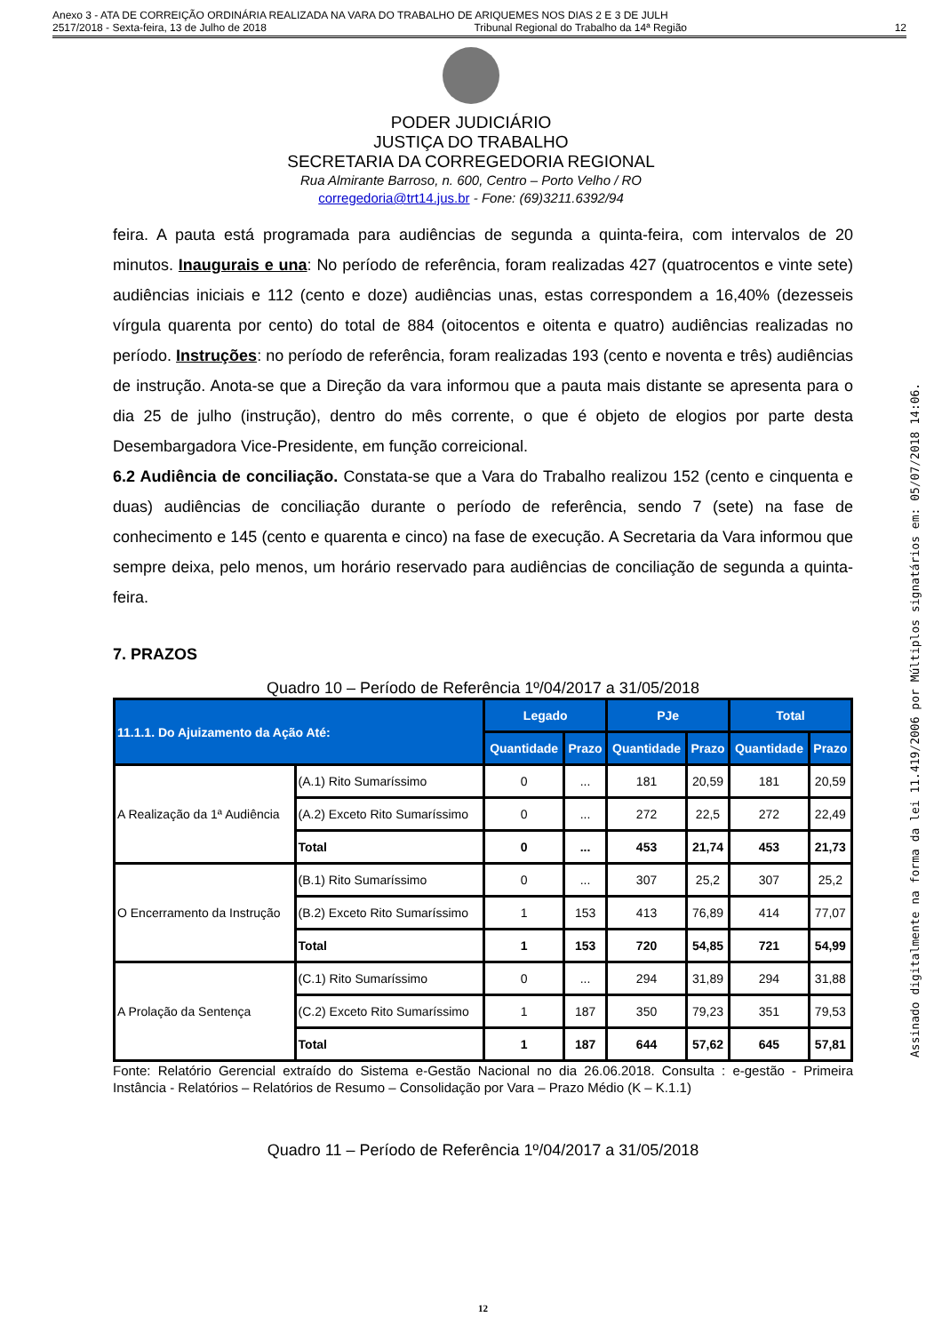Anexo 3 - ATA DE CORREIÇÃO ORDINÁRIA REALIZADA NA VARA DO TRABALHO DE ARIQUEMES NOS DIAS 2 E 3 DE JULH
2517/2018 - Sexta-feira, 13 de Julho de 2018 Tribunal Regional do Trabalho da 14ª Região 12
PODER JUDICIÁRIO
JUSTIÇA DO TRABALHO
SECRETARIA DA CORREGEDORIA REGIONAL
Rua Almirante Barroso, n. 600, Centro – Porto Velho / RO
corregedoria@trt14.jus.br - Fone: (69)3211.6392/94
feira. A pauta está programada para audiências de segunda a quinta-feira, com intervalos de 20 minutos. Inaugurais e una: No período de referência, foram realizadas 427 (quatrocentos e vinte sete) audiências iniciais e 112 (cento e doze) audiências unas, estas correspondem a 16,40% (dezesseis vírgula quarenta por cento) do total de 884 (oitocentos e oitenta e quatro) audiências realizadas no período. Instruções: no período de referência, foram realizadas 193 (cento e noventa e três) audiências de instrução. Anota-se que a Direção da vara informou que a pauta mais distante se apresenta para o dia 25 de julho (instrução), dentro do mês corrente, o que é objeto de elogios por parte desta Desembargadora Vice-Presidente, em função correicional.
6.2 Audiência de conciliação. Constata-se que a Vara do Trabalho realizou 152 (cento e cinquenta e duas) audiências de conciliação durante o período de referência, sendo 7 (sete) na fase de conhecimento e 145 (cento e quarenta e cinco) na fase de execução. A Secretaria da Vara informou que sempre deixa, pelo menos, um horário reservado para audiências de conciliação de segunda a quinta-feira.
7. PRAZOS
Quadro 10 – Período de Referência 1º/04/2017 a 31/05/2018
| 11.1.1. Do Ajuizamento da Ação Até: | | Legado | | PJe | | Total | |
| --- | --- | --- | --- | --- | --- | --- | --- |
| | | Quantidade | Prazo | Quantidade | Prazo | Quantidade | Prazo |
| A Realização da 1ª Audiência | (A.1) Rito Sumaríssimo | 0 | ... | 181 | 20,59 | 181 | 20,59 |
| | (A.2) Exceto Rito Sumaríssimo | 0 | ... | 272 | 22,5 | 272 | 22,49 |
| | Total | 0 | ... | 453 | 21,74 | 453 | 21,73 |
| O Encerramento da Instrução | (B.1) Rito Sumaríssimo | 0 | ... | 307 | 25,2 | 307 | 25,2 |
| | (B.2) Exceto Rito Sumaríssimo | 1 | 153 | 413 | 76,89 | 414 | 77,07 |
| | Total | 1 | 153 | 720 | 54,85 | 721 | 54,99 |
| A Prolação da Sentença | (C.1) Rito Sumaríssimo | 0 | ... | 294 | 31,89 | 294 | 31,88 |
| | (C.2) Exceto Rito Sumaríssimo | 1 | 187 | 350 | 79,23 | 351 | 79,53 |
| | Total | 1 | 187 | 644 | 57,62 | 645 | 57,81 |
Fonte: Relatório Gerencial extraído do Sistema e-Gestão Nacional no dia 26.06.2018. Consulta : e-gestão - Primeira Instância - Relatórios – Relatórios de Resumo – Consolidação por Vara – Prazo Médio (K – K.1.1)
Quadro 11 – Período de Referência 1º/04/2017 a 31/05/2018
12
Assinado digitalmente na forma da lei 11.419/2006 por Múltiplos signatários em: 05/07/2018 14:06.